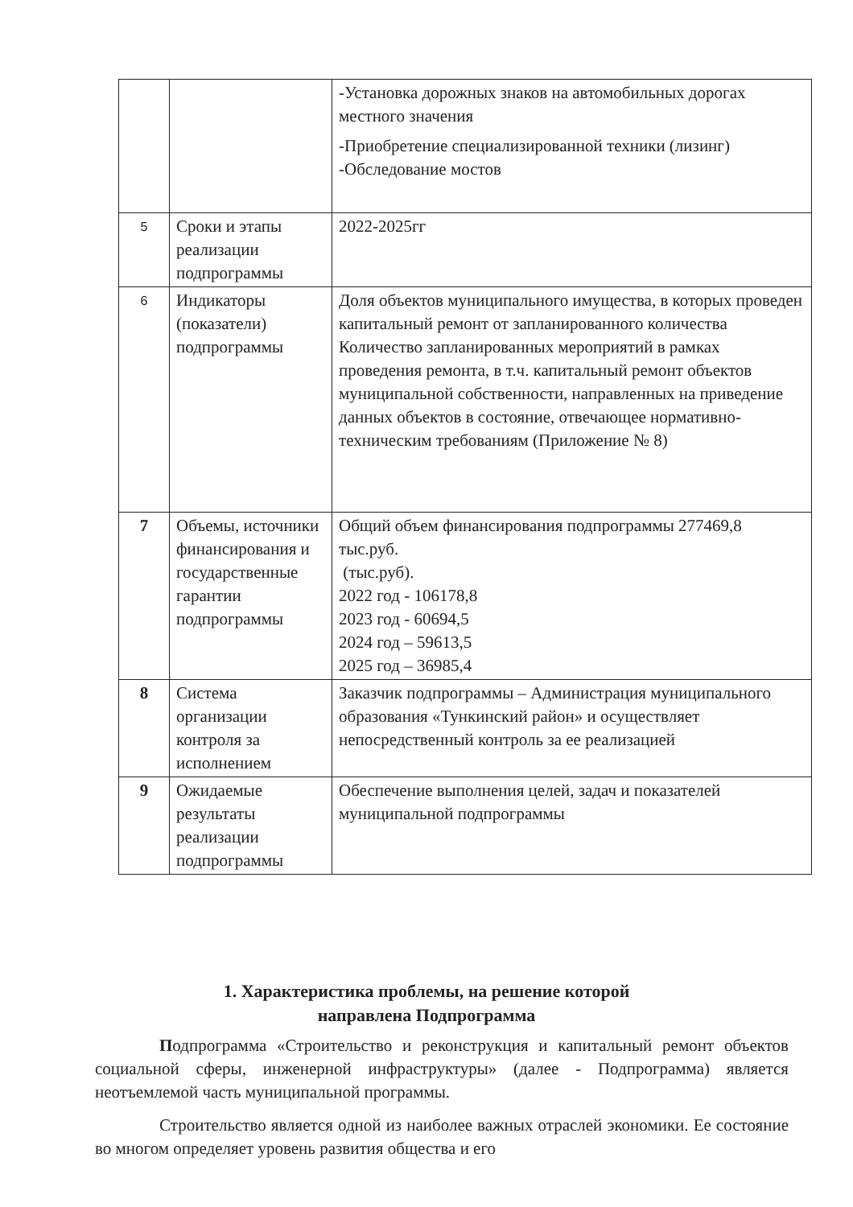| | | -Установка дорожных знаков на автомобильных дорогах местного значения -Приобретение специализированной техники (лизинг) -Обследование мостов |
| 5 | Сроки и этапы реализации подпрограммы | 2022-2025гг |
| 6 | Индикаторы (показатели) подпрограммы | Доля объектов муниципального имущества, в которых проведен капитальный ремонт от запланированного количества Количество запланированных мероприятий в рамках проведения ремонта, в т.ч. капитальный ремонт объектов муниципальной собственности, направленных на приведение данных объектов в состояние, отвечающее нормативно-техническим требованиям (Приложение № 8) |
| 7 | Объемы, источники финансирования и государственные гарантии подпрограммы | Общий объем финансирования подпрограммы 277469,8 тыс.руб. (тыс.руб). 2022 год - 106178,8 2023 год - 60694,5 2024 год – 59613,5 2025 год – 36985,4 |
| 8 | Система организации контроля за исполнением | Заказчик подпрограммы – Администрация муниципального образования «Тункинский район» и осуществляет непосредственный контроль за ее реализацией |
| 9 | Ожидаемые результаты реализации подпрограммы | Обеспечение выполнения целей, задач и показателей муниципальной подпрограммы |
1. Характеристика проблемы, на решение которой
направлена Подпрограмма
Подпрограмма «Строительство и реконструкция и капитальный ремонт объектов социальной сферы, инженерной инфраструктуры» (далее - Подпрограмма) является неотъемлемой часть муниципальной программы.
Строительство является одной из наиболее важных отраслей экономики. Ее состояние во многом определяет уровень развития общества и его